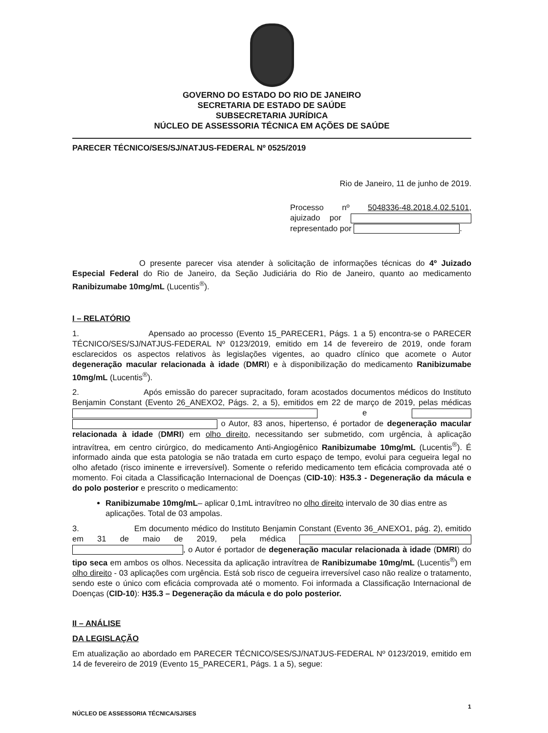GOVERNO DO ESTADO DO RIO DE JANEIRO
SECRETARIA DE ESTADO DE SAÚDE
SUBSECRETARIA JURÍDICA
NÚCLEO DE ASSESSORIA TÉCNICA EM AÇÕES DE SAÚDE
PARECER TÉCNICO/SES/SJ/NATJUS-FEDERAL Nº 0525/2019
Rio de Janeiro, 11 de junho de 2019.
Processo nº 5048336-48.2018.4.02.5101, ajuizado por representado por .
O presente parecer visa atender à solicitação de informações técnicas do 4º Juizado Especial Federal do Rio de Janeiro, da Seção Judiciária do Rio de Janeiro, quanto ao medicamento Ranibizumabe 10mg/mL (Lucentis<sup>®</sup>).
I – RELATÓRIO
1. Apensado ao processo (Evento 15_PARECER1, Págs. 1 a 5) encontra-se o PARECER TÉCNICO/SES/SJ/NATJUS-FEDERAL Nº 0123/2019, emitido em 14 de fevereiro de 2019, onde foram esclarecidos os aspectos relativos às legislações vigentes, ao quadro clínico que acomete o Autor degeneração macular relacionada à idade (DMRI) e à disponibilização do medicamento Ranibizumabe 10mg/mL (Lucentis<sup>®</sup>).
2. Após emissão do parecer supracitado, foram acostados documentos médicos do Instituto Benjamin Constant (Evento 26_ANEXO2, Págs. 2, a 5), emitidos em 22 de março de 2019, pelas médicas e o Autor, 83 anos, hipertenso, é portador de degeneração macular relacionada à idade (DMRI) em olho direito, necessitando ser submetido, com urgência, à aplicação intravítrea, em centro cirúrgico, do medicamento Anti-Angiogênico Ranibizumabe 10mg/mL (Lucentis<sup>®</sup>). É informado ainda que esta patologia se não tratada em curto espaço de tempo, evolui para cegueira legal no olho afetado (risco iminente e irreversível). Somente o referido medicamento tem eficácia comprovada até o momento. Foi citada a Classificação Internacional de Doenças (CID-10): H35.3 - Degeneração da mácula e do polo posterior e prescrito o medicamento:
Ranibizumabe 10mg/mL– aplicar 0,1mL intravítreo no olho direito intervalo de 30 dias entre as aplicações. Total de 03 ampolas.
3. Em documento médico do Instituto Benjamin Constant (Evento 36_ANEXO1, pág. 2), emitido em 31 de maio de 2019, pela médica , o Autor é portador de degeneração macular relacionada à idade (DMRI) do tipo seca em ambos os olhos. Necessita da aplicação intravítrea de Ranibizumabe 10mg/mL (Lucentis<sup>®</sup>) em olho direito - 03 aplicações com urgência. Está sob risco de cegueira irreversível caso não realize o tratamento, sendo este o único com eficácia comprovada até o momento. Foi informada a Classificação Internacional de Doenças (CID-10): H35.3 – Degeneração da mácula e do polo posterior.
II – ANÁLISE
DA LEGISLAÇÃO
Em atualização ao abordado em PARECER TÉCNICO/SES/SJ/NATJUS-FEDERAL Nº 0123/2019, emitido em 14 de fevereiro de 2019 (Evento 15_PARECER1, Págs. 1 a 5), segue:
1
NÚCLEO DE ASSESSORIA TÉCNICA/SJ/SES